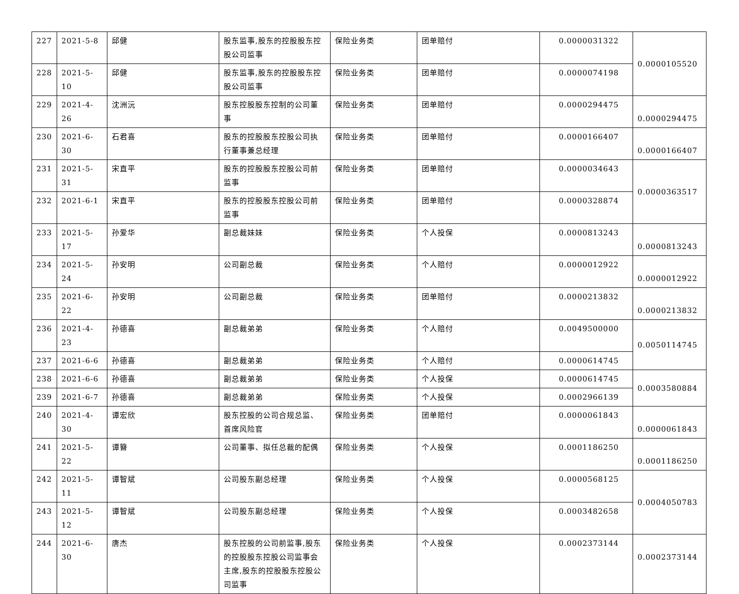| 227 | 2021-5-8 | 邱健 | 股东监事,股东的控股股东控股公司监事 | 保险业务类 | 团单赔付 | 0.0000031322 | 0.0000105520 |
| 228 | 2021-5-10 | 邱健 | 股东监事,股东的控股股东控股公司监事 | 保险业务类 | 团单赔付 | 0.0000074198 | |
| 229 | 2021-4-26 | 沈洲沅 | 股东控股股东控制的公司董事 | 保险业务类 | 团单赔付 | 0.0000294475 | 0.0000294475 |
| 230 | 2021-6-30 | 石君喜 | 股东的控股股东控股公司执行董事兼总经理 | 保险业务类 | 团单赔付 | 0.0000166407 | 0.0000166407 |
| 231 | 2021-5-31 | 宋直平 | 股东的控股股东控股公司前监事 | 保险业务类 | 团单赔付 | 0.0000034643 | 0.0000363517 |
| 232 | 2021-6-1 | 宋直平 | 股东的控股股东控股公司前监事 | 保险业务类 | 团单赔付 | 0.0000328874 | |
| 233 | 2021-5-17 | 孙爱华 | 副总裁妹妹 | 保险业务类 | 个人投保 | 0.0000813243 | 0.0000813243 |
| 234 | 2021-5-24 | 孙安明 | 公司副总裁 | 保险业务类 | 个人赔付 | 0.0000012922 | 0.0000012922 |
| 235 | 2021-6-22 | 孙安明 | 公司副总裁 | 保险业务类 | 团单赔付 | 0.0000213832 | 0.0000213832 |
| 236 | 2021-4-23 | 孙德喜 | 副总裁弟弟 | 保险业务类 | 个人赔付 | 0.0049500000 | 0.0050114745 |
| 237 | 2021-6-6 | 孙德喜 | 副总裁弟弟 | 保险业务类 | 个人赔付 | 0.0000614745 | |
| 238 | 2021-6-6 | 孙德喜 | 副总裁弟弟 | 保险业务类 | 个人投保 | 0.0000614745 | 0.0003580884 |
| 239 | 2021-6-7 | 孙德喜 | 副总裁弟弟 | 保险业务类 | 个人投保 | 0.0002966139 | |
| 240 | 2021-4-30 | 谭宏欣 | 股东控股的公司合规总监、首席风险官 | 保险业务类 | 团单赔付 | 0.0000061843 | 0.0000061843 |
| 241 | 2021-5-22 | 谭簪 | 公司董事、拟任总裁的配偶 | 保险业务类 | 个人投保 | 0.0001186250 | 0.0001186250 |
| 242 | 2021-5-11 | 谭智斌 | 公司股东副总经理 | 保险业务类 | 个人投保 | 0.0000568125 | 0.0004050783 |
| 243 | 2021-5-12 | 谭智斌 | 公司股东副总经理 | 保险业务类 | 个人投保 | 0.0003482658 | |
| 244 | 2021-6-30 | 唐杰 | 股东控股的公司前监事,股东的控股股东控股公司监事会主席,股东的控股股东控股公司监事 | 保险业务类 | 个人投保 | 0.0002373144 | 0.0002373144 |